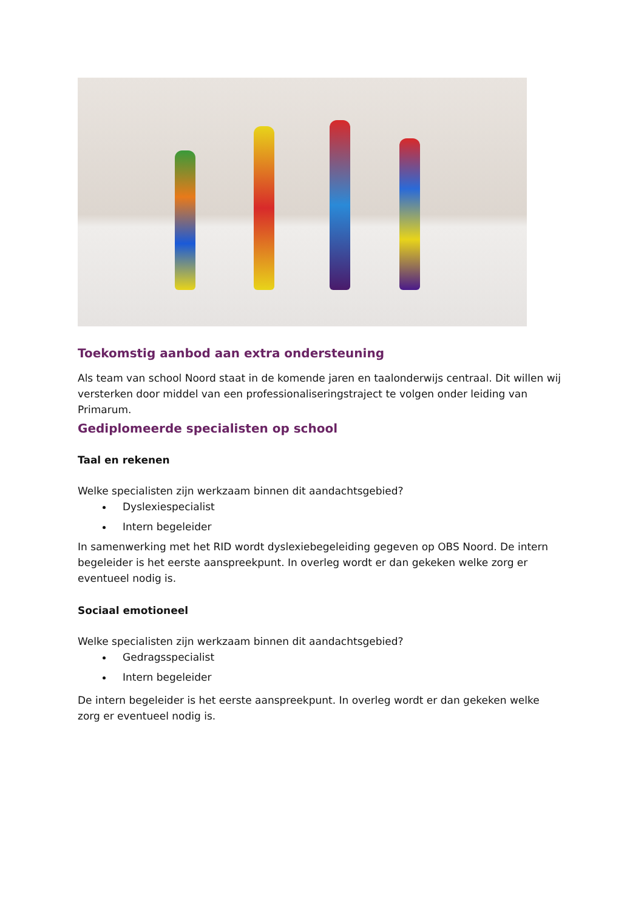Toekomstig aanbod aan extra ondersteuning
Als team van school Noord staat in de komende jaren en taalonderwijs centraal. Dit willen wij versterken door middel van een professionaliseringstraject te volgen onder leiding van Primarum.
Gediplomeerde specialisten op school
Taal en rekenen
Welke specialisten zijn werkzaam binnen dit aandachtsgebied?
Dyslexiespecialist
Intern begeleider
In samenwerking met het RID wordt dyslexiebegeleiding gegeven op OBS Noord. De intern begeleider is het eerste aanspreekpunt. In overleg wordt er dan gekeken welke zorg er eventueel nodig is.
Sociaal emotioneel
Welke specialisten zijn werkzaam binnen dit aandachtsgebied?
Gedragsspecialist
Intern begeleider
De intern begeleider is het eerste aanspreekpunt. In overleg wordt er dan gekeken welke zorg er eventueel nodig is.